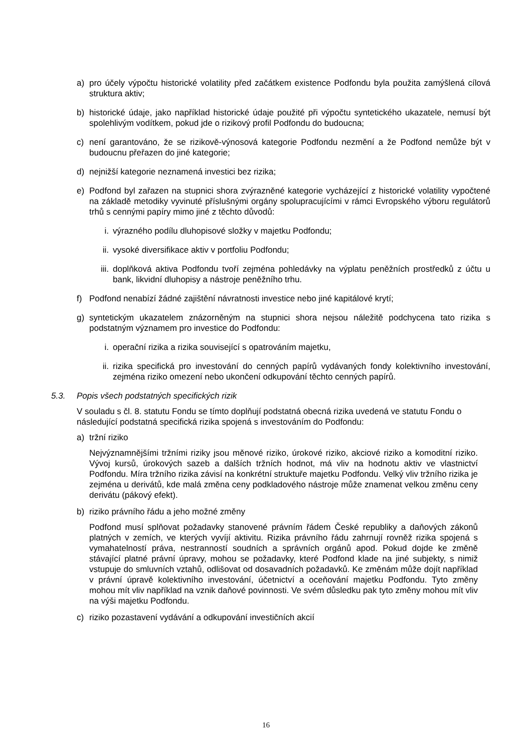a) pro účely výpočtu historické volatility před začátkem existence Podfondu byla použita zamýšlená cílová struktura aktiv;
b) historické údaje, jako například historické údaje použité při výpočtu syntetického ukazatele, nemusí být spolehlivým vodítkem, pokud jde o rizikový profil Podfondu do budoucna;
c) není garantováno, že se rizikově-výnosová kategorie Podfondu nezmění a že Podfond nemůže být v budoucnu přeřazen do jiné kategorie;
d) nejnižší kategorie neznamená investici bez rizika;
e) Podfond byl zařazen na stupnici shora zvýrazněné kategorie vycházející z historické volatility vypočtené na základě metodiky vyvinuté příslušnými orgány spolupracujícími v rámci Evropského výboru regulátorů trhů s cennými papíry mimo jiné z těchto důvodů:
i. výrazného podílu dluhopisové složky v majetku Podfondu;
ii. vysoké diversifikace aktiv v portfoliu Podfondu;
iii. doplňková aktiva Podfondu tvoří zejména pohledávky na výplatu peněžních prostředků z účtu u bank, likvidní dluhopisy a nástroje peněžního trhu.
f) Podfond nenabízí žádné zajištění návratnosti investice nebo jiné kapitálové krytí;
g) syntetickým ukazatelem znázorněným na stupnici shora nejsou náležitě podchycena tato rizika s podstatným významem pro investice do Podfondu:
i. operační rizika a rizika související s opatrováním majetku,
ii. rizika specifická pro investování do cenných papírů vydávaných fondy kolektivního investování, zejména riziko omezení nebo ukončení odkupování těchto cenných papírů.
5.3. Popis všech podstatných specifických rizik
V souladu s čl. 8. statutu Fondu se tímto doplňují podstatná obecná rizika uvedená ve statutu Fondu o následující podstatná specifická rizika spojená s investováním do Podfondu:
a) tržní riziko
Nejvýznamnějšími tržními riziky jsou měnové riziko, úrokové riziko, akciové riziko a komoditní riziko. Vývoj kursů, úrokových sazeb a dalších tržních hodnot, má vliv na hodnotu aktiv ve vlastnictví Podfondu. Míra tržního rizika závisí na konkrétní struktuře majetku Podfondu. Velký vliv tržního rizika je zejména u derivátů, kde malá změna ceny podkladového nástroje může znamenat velkou změnu ceny derivátu (pákový efekt).
b) riziko právního řádu a jeho možné změny
Podfond musí splňovat požadavky stanovené právním řádem České republiky a daňových zákonů platných v zemích, ve kterých vyvíjí aktivitu. Rizika právního řádu zahrnují rovněž rizika spojená s vymahatelností práva, nestranností soudních a správních orgánů apod. Pokud dojde ke změně stávající platné právní úpravy, mohou se požadavky, které Podfond klade na jiné subjekty, s nimiž vstupuje do smluvních vztahů, odlišovat od dosavadních požadavků. Ke změnám může dojít například v právní úpravě kolektivního investování, účetnictví a oceňování majetku Podfondu. Tyto změny mohou mít vliv například na vznik daňové povinnosti. Ve svém důsledku pak tyto změny mohou mít vliv na výši majetku Podfondu.
c) riziko pozastavení vydávání a odkupování investičních akcií
16